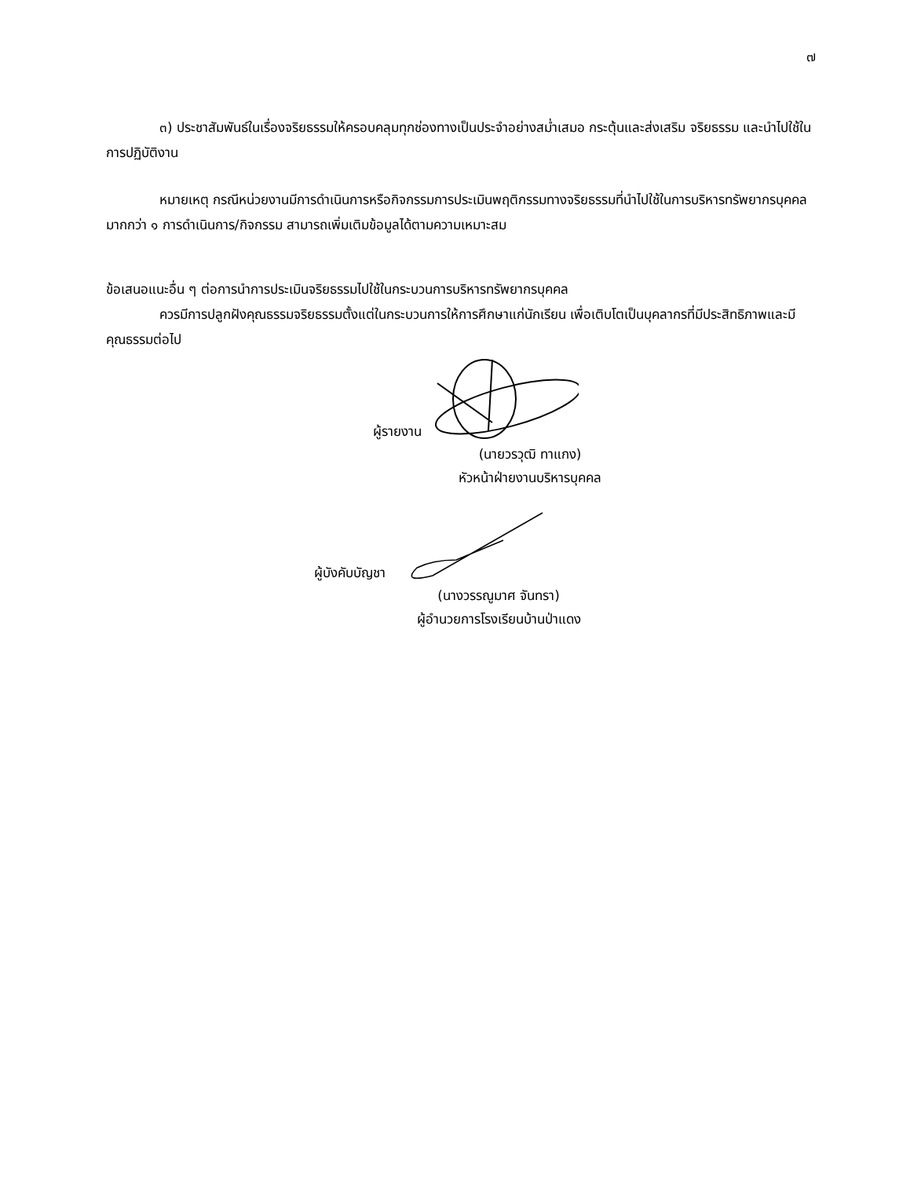๗
๓) ประชาสัมพันธ์ในเรื่องจริยธรรมให้ครอบคลุมทุกช่องทางเป็นประจำอย่างสม่ำเสมอ กระตุ้นและส่งเสริม จริยธรรม และนำไปใช้ในการปฏิบัติงาน
หมายเหตุ กรณีหน่วยงานมีการดำเนินการหรือกิจกรรมการประเมินพฤติกรรมทางจริยธรรมที่นำไปใช้ในการบริหารทรัพยากรบุคคลมากกว่า ๑ การดำเนินการ/กิจกรรม สามารถเพิ่มเติมข้อมูลได้ตามความเหมาะสม
ข้อเสนอแนะอื่น ๆ ต่อการนำการประเมินจริยธรรมไปใช้ในกระบวนการบริหารทรัพยากรบุคคล
ควรมีการปลูกฝังคุณธรรมจริยธรรมตั้งแต่ในกระบวนการให้การศึกษาแก่นักเรียน เพื่อเติบโตเป็นบุคลากรที่มีประสิทธิภาพและมีคุณธรรมต่อไป
ผู้รายงาน
(นายวรวุฒิ ทาแกง)
หัวหน้าฝ่ายงานบริหารบุคคล
ผู้บังคับบัญชา
(นางวรรณูมาศ จันทรา)
ผู้อำนวยการโรงเรียนบ้านป่าแดง